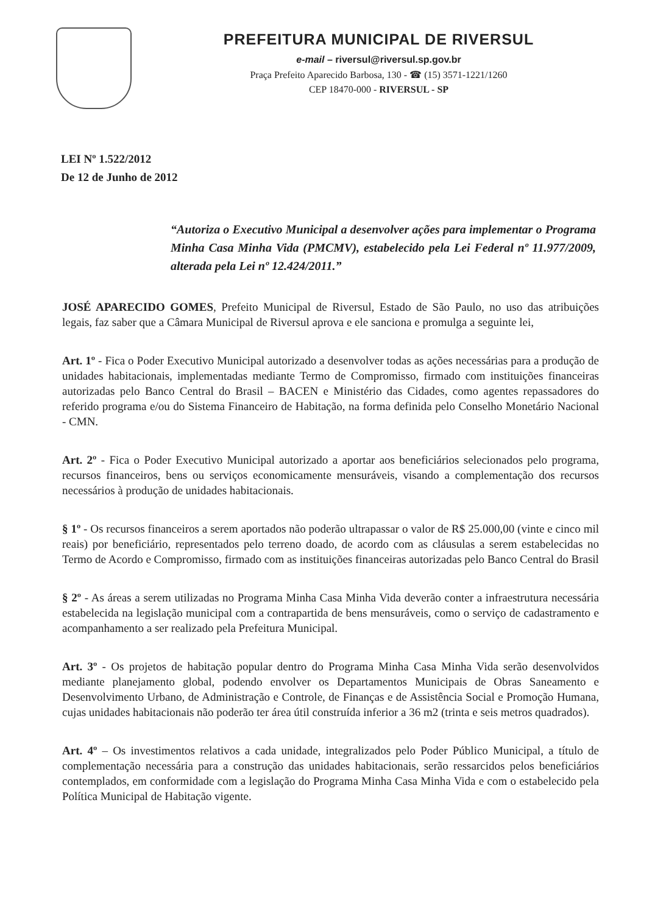PREFEITURA MUNICIPAL DE RIVERSUL
e-mail – riversul@riversul.sp.gov.br
Praça Prefeito Aparecido Barbosa, 130 - ☎ (15) 3571-1221/1260
CEP 18470-000 - RIVERSUL - SP
LEI Nº 1.522/2012
De 12 de Junho de 2012
“Autoriza o Executivo Municipal a desenvolver ações para implementar o Programa Minha Casa Minha Vida (PMCMV), estabelecido pela Lei Federal nº 11.977/2009, alterada pela Lei nº 12.424/2011.”
JOSÉ APARECIDO GOMES, Prefeito Municipal de Riversul, Estado de São Paulo, no uso das atribuições legais, faz saber que a Câmara Municipal de Riversul aprova e ele sanciona e promulga a seguinte lei,
Art. 1º - Fica o Poder Executivo Municipal autorizado a desenvolver todas as ações necessárias para a produção de unidades habitacionais, implementadas mediante Termo de Compromisso, firmado com instituições financeiras autorizadas pelo Banco Central do Brasil – BACEN e Ministério das Cidades, como agentes repassadores do referido programa e/ou do Sistema Financeiro de Habitação, na forma definida pelo Conselho Monetário Nacional - CMN.
Art. 2º - Fica o Poder Executivo Municipal autorizado a aportar aos beneficiários selecionados pelo programa, recursos financeiros, bens ou serviços economicamente mensuráveis, visando a complementação dos recursos necessários à produção de unidades habitacionais.
§ 1º - Os recursos financeiros a serem aportados não poderão ultrapassar o valor de R$ 25.000,00 (vinte e cinco mil reais) por beneficiário, representados pelo terreno doado, de acordo com as cláusulas a serem estabelecidas no Termo de Acordo e Compromisso, firmado com as instituições financeiras autorizadas pelo Banco Central do Brasil
§ 2º - As áreas a serem utilizadas no Programa Minha Casa Minha Vida deverão conter a infraestrutura necessária estabelecida na legislação municipal com a contrapartida de bens mensuráveis, como o serviço de cadastramento e acompanhamento a ser realizado pela Prefeitura Municipal.
Art. 3º - Os projetos de habitação popular dentro do Programa Minha Casa Minha Vida serão desenvolvidos mediante planejamento global, podendo envolver os Departamentos Municipais de Obras Saneamento e Desenvolvimento Urbano, de Administração e Controle, de Finanças e de Assistência Social e Promoção Humana, cujas unidades habitacionais não poderão ter área útil construída inferior a 36 m2 (trinta e seis metros quadrados).
Art. 4º – Os investimentos relativos a cada unidade, integralizados pelo Poder Público Municipal, a título de complementação necessária para a construção das unidades habitacionais, serão ressarcidos pelos beneficiários contemplados, em conformidade com a legislação do Programa Minha Casa Minha Vida e com o estabelecido pela Política Municipal de Habitação vigente.